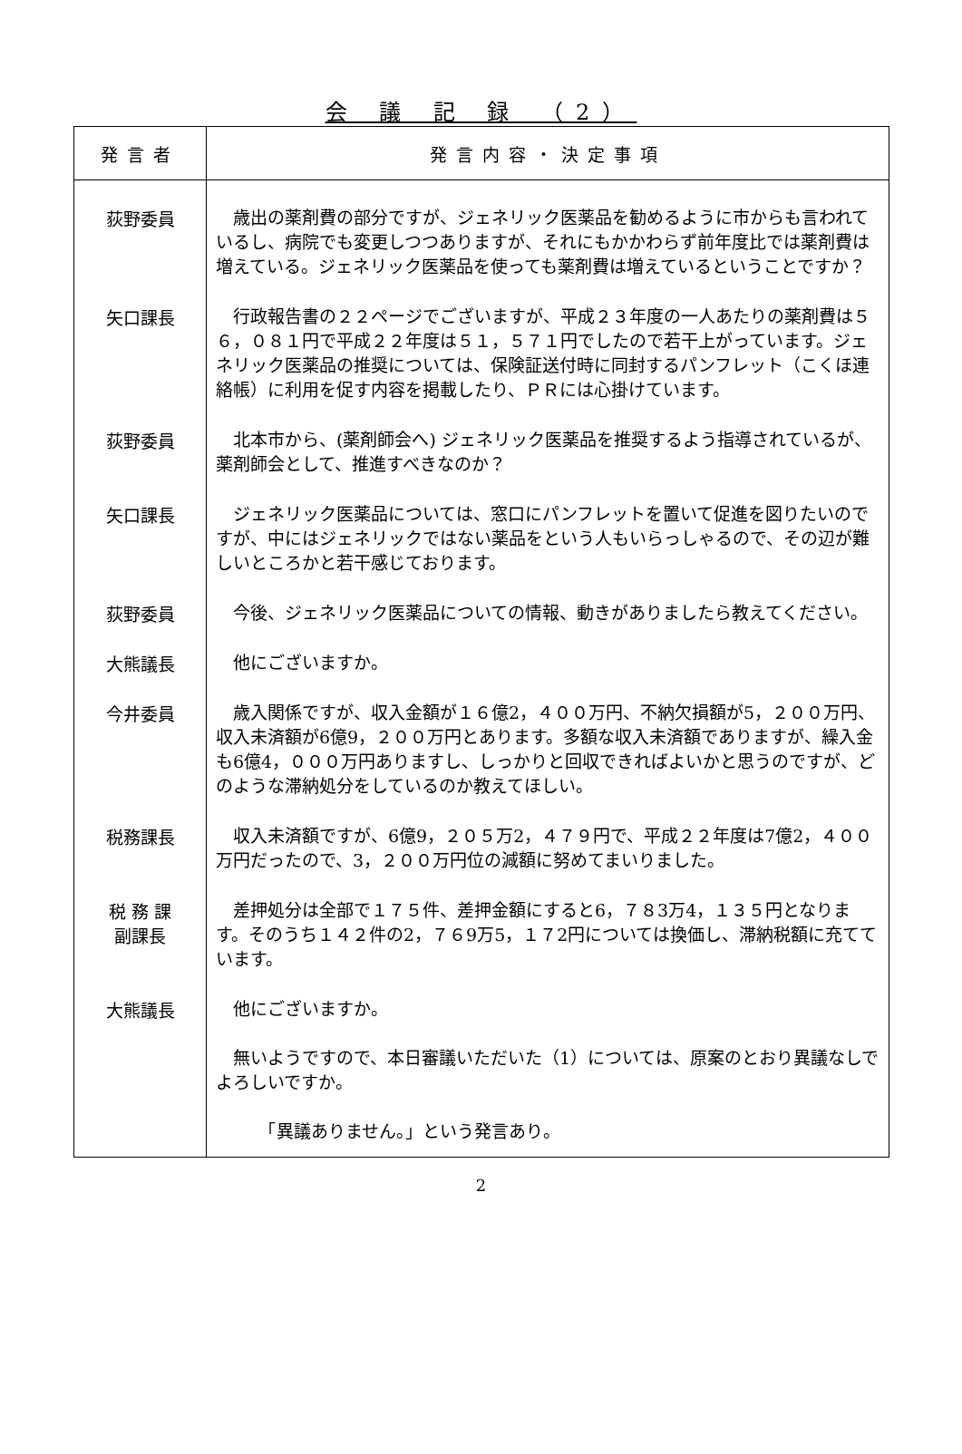会 議 記 録 （2）
| 発言者 | 発言内容・決定事項 |
| --- | --- |
| 荻野委員 | 歳出の薬剤費の部分ですが、ジェネリック医薬品を勧めるように市からも言われているし、病院でも変更しつつありますが、それにもかかわらず前年度比では薬剤費は増えている。ジェネリック医薬品を使っても薬剤費は増えているということですか？ |
| 矢口課長 | 行政報告書の２２ページでございますが、平成２３年度の一人あたりの薬剤費は５６，０８１円で平成２２年度は５１，５７１円でしたので若干上がっています。ジェネリック医薬品の推奨については、保険証送付時に同封するパンフレット（こくほ連絡帳）に利用を促す内容を掲載したり、ＰＲには心掛けています。 |
| 荻野委員 | 北本市から、(薬剤師会へ) ジェネリック医薬品を推奨するよう指導されているが、薬剤師会として、推進すべきなのか？ |
| 矢口課長 | ジェネリック医薬品については、窓口にパンフレットを置いて促進を図りたいのですが、中にはジェネリックではない薬品をという人もいらっしゃるので、その辺が難しいところかと若干感じております。 |
| 荻野委員 | 今後、ジェネリック医薬品についての情報、動きがありましたら教えてください。 |
| 大熊議長 | 他にございますか。 |
| 今井委員 | 歳入関係ですが、収入金額が１６億2，４００万円、不納欠損額が5，２００万円、収入未済額が6億9，２００万円とあります。多額な収入未済額でありますが、繰入金も6億4，０００万円ありますし、しっかりと回収できればよいかと思うのですが、どのような滞納処分をしているのか教えてほしい。 |
| 税務課長 | 収入未済額ですが、6億9，２０５万2，４７９円で、平成２２年度は7億2，４００万円だったので、3，２００万円位の減額に努めてまいりました。 |
| 税 務 課 副課長 | 差押処分は全部で１７５件、差押金額にすると6，７８3万4，１３５円となります。そのうち１４２件の2，７６9万5，１７2円については換価し、滞納税額に充てています。 |
| 大熊議長 | 他にございますか。 無いようですので、本日審議いただいた（1）については、原案のとおり異議なしでよろしいですか。 「異議ありません。」という発言あり。 |
2